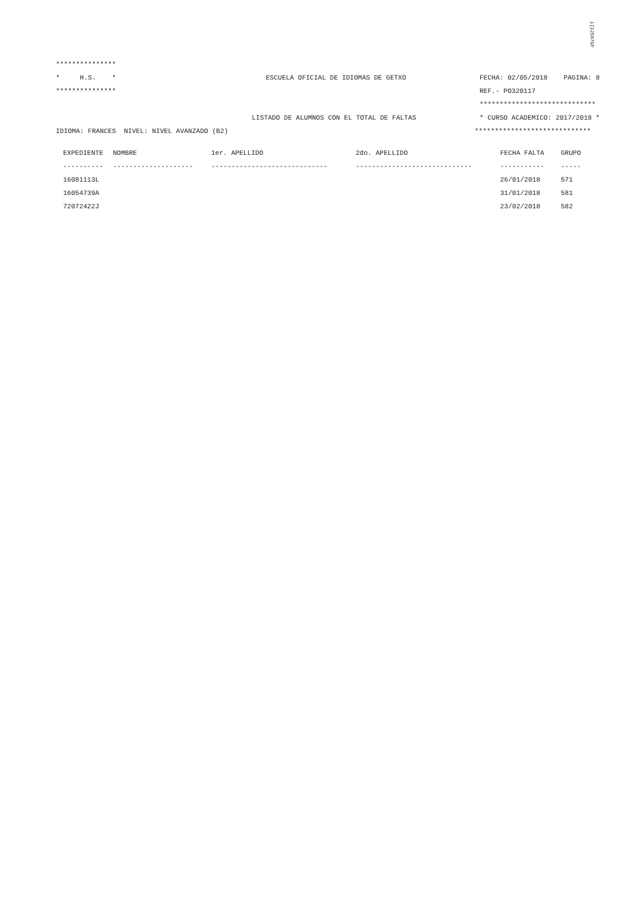i{12597GF
***************
* H.S. * ESCUELA OFICIAL DE IDIOMAS DE GETXO FECHA: 02/05/2018 PAGINA: 8
*************** REF.- PO320117
*****************************
LISTADO DE ALUMNOS CON EL TOTAL DE FALTAS * CURSO ACADEMICO: 2017/2018 *
IDIOMA: FRANCES NIVEL: NIVEL AVANZADO (B2) *****************************
| EXPEDIENTE | NOMBRE | 1er. APELLIDO | 2do. APELLIDO | FECHA FALTA | GRUPO |
| --- | --- | --- | --- | --- | --- |
| ---------- | -------------------- | ----------------------------- | ----------------------------- | ----------- | ----- |
| 16081113L | | | | 26/01/2018 | 571 |
| 16054739A | | | | 31/01/2018 | 581 |
| 72072422J | | | | 23/02/2018 | 582 |